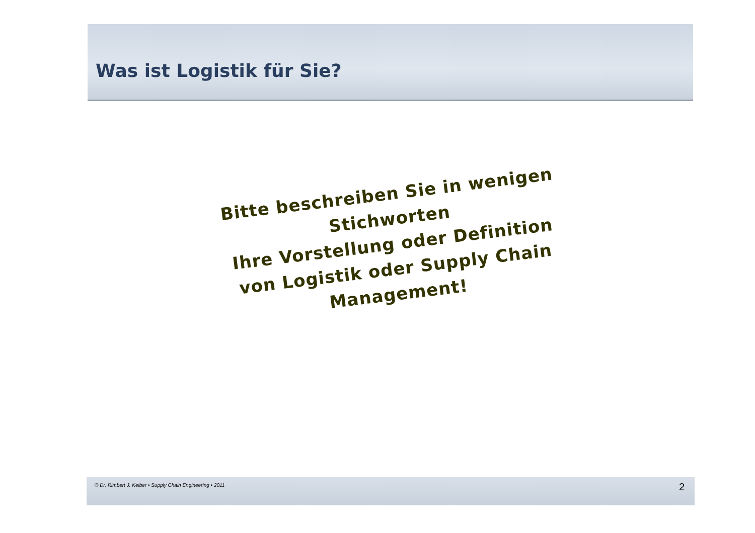Was ist Logistik für Sie?
Bitte beschreiben Sie in wenigen Stichworten
Ihre Vorstellung oder Definition
von Logistik oder Supply Chain Management!
© Dr. Rimbert J. Kelber • Supply Chain Engineering • 2011 2